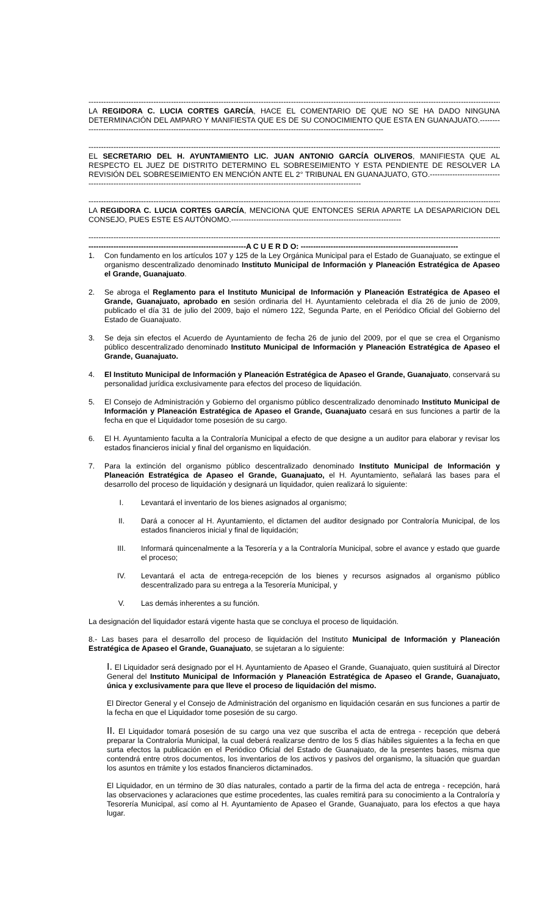--------------------------------------------------------------------------------------------------------------------------------------------------------------------------------------------
LA REGIDORA C. LUCIA CORTES GARCÍA, HACE EL COMENTARIO DE QUE NO SE HA DADO NINGUNA DETERMINACIÓN DEL AMPARO Y MANIFIESTA QUE ES DE SU CONOCIMIENTO QUE ESTA EN GUANAJUATO.------------------------------------------------------------------------------------------------------------------------------
--------------------------------------------------------------------------------------------------------------------------------------------------------------------------------------------
EL SECRETARIO DEL H. AYUNTAMIENTO LIC. JUAN ANTONIO GARCÍA OLIVEROS, MANIFIESTA QUE AL RESPECTO EL JUEZ DE DISTRITO DETERMINO EL SOBRESEIMIENTO Y ESTA PENDIENTE DE RESOLVER LA REVISIÓN DEL SOBRESEIMIENTO EN MENCIÓN ANTE EL 2° TRIBUNAL EN GUANAJUATO, GTO.-----------------------------------------------------------------------------------------------------------------------------------------
--------------------------------------------------------------------------------------------------------------------------------------------------------------------------------------------
LA REGIDORA C. LUCIA CORTES GARCÍA, MENCIONA QUE ENTONCES SERIA APARTE LA DESAPARICION DEL CONSEJO, PUES ESTE ES AUTÓNOMO.--------------------------------------------------------------------
--------------------------------------------------------------------------------------------------------------------------------------------------------------------------------------------
---------------------------------------------------------------A C U E R D O: ---------------------------------------------------------------
1. Con fundamento en los artículos 107 y 125 de la Ley Orgánica Municipal para el Estado de Guanajuato, se extingue el organismo descentralizado denominado Instituto Municipal de Información y Planeación Estratégica de Apaseo el Grande, Guanajuato.
2. Se abroga el Reglamento para el Instituto Municipal de Información y Planeación Estratégica de Apaseo el Grande, Guanajuato, aprobado en sesión ordinaria del H. Ayuntamiento celebrada el día 26 de junio de 2009, publicado el día 31 de julio del 2009, bajo el número 122, Segunda Parte, en el Periódico Oficial del Gobierno del Estado de Guanajuato.
3. Se deja sin efectos el Acuerdo de Ayuntamiento de fecha 26 de junio del 2009, por el que se crea el Organismo público descentralizado denominado Instituto Municipal de Información y Planeación Estratégica de Apaseo el Grande, Guanajuato.
4. El Instituto Municipal de Información y Planeación Estratégica de Apaseo el Grande, Guanajuato, conservará su personalidad jurídica exclusivamente para efectos del proceso de liquidación.
5. El Consejo de Administración y Gobierno del organismo público descentralizado denominado Instituto Municipal de Información y Planeación Estratégica de Apaseo el Grande, Guanajuato cesará en sus funciones a partir de la fecha en que el Liquidador tome posesión de su cargo.
6. El H. Ayuntamiento faculta a la Contraloría Municipal a efecto de que designe a un auditor para elaborar y revisar los estados financieros inicial y final del organismo en liquidación.
7. Para la extinción del organismo público descentralizado denominado Instituto Municipal de Información y Planeación Estratégica de Apaseo el Grande, Guanajuato, el H. Ayuntamiento, señalará las bases para el desarrollo del proceso de liquidación y designará un liquidador, quien realizará lo siguiente:
I. Levantará el inventario de los bienes asignados al organismo;
II. Dará a conocer al H. Ayuntamiento, el dictamen del auditor designado por Contraloría Municipal, de los estados financieros inicial y final de liquidación;
III. Informará quincenalmente a la Tesorería y a la Contraloría Municipal, sobre el avance y estado que guarde el proceso;
IV. Levantará el acta de entrega-recepción de los bienes y recursos asignados al organismo público descentralizado para su entrega a la Tesorería Municipal, y
V. Las demás inherentes a su función.
La designación del liquidador estará vigente hasta que se concluya el proceso de liquidación.
8.- Las bases para el desarrollo del proceso de liquidación del Instituto Municipal de Información y Planeación Estratégica de Apaseo el Grande, Guanajuato, se sujetaran a lo siguiente:
I. El Liquidador será designado por el H. Ayuntamiento de Apaseo el Grande, Guanajuato, quien sustituirá al Director General del Instituto Municipal de Información y Planeación Estratégica de Apaseo el Grande, Guanajuato, única y exclusivamente para que lleve el proceso de liquidación del mismo.
El Director General y el Consejo de Administración del organismo en liquidación cesarán en sus funciones a partir de la fecha en que el Liquidador tome posesión de su cargo.
II. El Liquidador tomará posesión de su cargo una vez que suscriba el acta de entrega - recepción que deberá preparar la Contraloría Municipal, la cual deberá realizarse dentro de los 5 días hábiles siguientes a la fecha en que surta efectos la publicación en el Periódico Oficial del Estado de Guanajuato, de la presentes bases, misma que contendrá entre otros documentos, los inventarios de los activos y pasivos del organismo, la situación que guardan los asuntos en trámite y los estados financieros dictaminados.
El Liquidador, en un término de 30 días naturales, contado a partir de la firma del acta de entrega - recepción, hará las observaciones y aclaraciones que estime procedentes, las cuales remitirá para su conocimiento a la Contraloría y Tesorería Municipal, así como al H. Ayuntamiento de Apaseo el Grande, Guanajuato, para los efectos a que haya lugar.